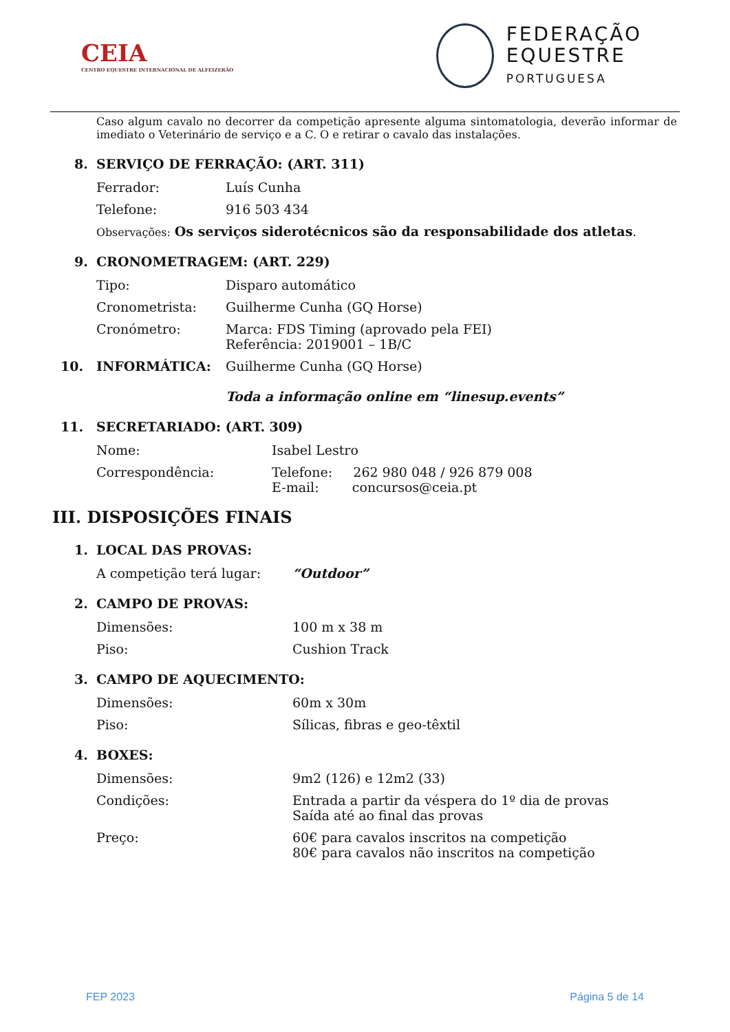CEIA
CENTRO EQUESTRE INTERNACIONAL DE ALFEIZERÃO
FEDERAÇÃO
EQUESTRE
PORTUGUESA
Caso algum cavalo no decorrer da competição apresente alguma sintomatologia, deverão informar de imediato o Veterinário de serviço e a C. O e retirar o cavalo das instalações.
8. SERVIÇO DE FERRAÇÃO: (ART. 311)
Ferrador: Luís Cunha
Telefone: 916 503 434
Observações: Os serviços siderotécnicos são da responsabilidade dos atletas.
9. CRONOMETRAGEM: (ART. 229)
Tipo: Disparo automático
Cronometrista: Guilherme Cunha (GQ Horse)
Cronómetro: Marca: FDS Timing (aprovado pela FEI)
Referência: 2019001 – 1B/C
10. INFORMÁTICA: Guilherme Cunha (GQ Horse)
Toda a informação online em “linesup.events”
11. SECRETARIADO: (ART. 309)
Nome: Isabel Lestro
Correspondência: Telefone: 262 980 048 / 926 879 008
E-mail: concursos@ceia.pt
III. DISPOSIÇÕES FINAIS
1. LOCAL DAS PROVAS:
A competição terá lugar: “Outdoor”
2. CAMPO DE PROVAS:
Dimensões: 100 m x 38 m
Piso: Cushion Track
3. CAMPO DE AQUECIMENTO:
Dimensões: 60m x 30m
Piso: Sílicas, fibras e geo-têxtil
4. BOXES:
Dimensões: 9m2 (126) e 12m2 (33)
Condições: Entrada a partir da véspera do 1º dia de provas
Saída até ao final das provas
Preço: 60€ para cavalos inscritos na competição
80€ para cavalos não inscritos na competição
FEP 2023 Página 5 de 14